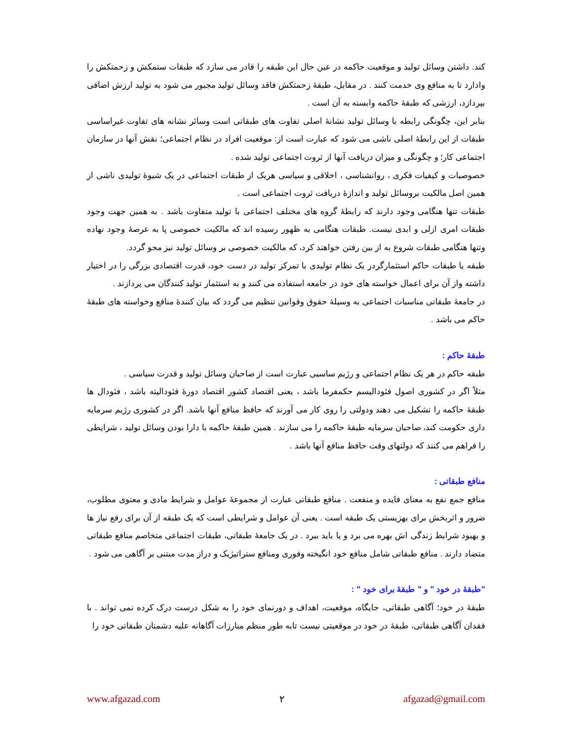کند. داشتن وسائل تولید و موقعیت حاکمه در عین حال این طبقه را قادر می سازد که طبقات ستمکش و زحمتکش را وادارد تا به منافع وی خدمت کنند . در مقابل، طبقهٔ زحمتکش فاقد وسائل تولید مجبور می شود به تولید ارزش اضافی بپردازد، ارزشی که طبقهٔ حاکمه وابسته به آن است .
بنابر این، چگونگی رابطه با وسائل تولید نشانهٔ اصلی تفاوت های طبقاتی است وسائر نشانه های تفاوت غیراساسی طبقات از این رابطهٔ اصلی ناشی می شود که عبارت است از: موقعیت افراد در نظام اجتماعی؛ نقش آنها در سازمان اجتماعی کار؛ و چگونگی و میزان دریافت آنها از ثروت اجتماعی تولید شده .
خصوصیات و کیفیات فکری ، روانشناسی ، اخلاقی و سیاسی هریک از طبقات اجتماعی در یک شیوهٔ تولیدی ناشی از همین اصل مالکیت بروسائل تولید و اندازهٔ دریافت ثروت اجتماعی است .
طبقات تنها هنگامی وجود دارند که رابطهٔ گروه های مختلف اجتماعی با تولید متفاوت باشد . به همین جهت وجود طبقات امری ازلی و ابدی نیست. طبقات هنگامی به ظهور رسیده اند که مالکیت خصوصی پا به عرصهٔ وجود نهاده وتنها هنگامی طبقات شروع به از بین رفتن خواهند کرد، که مالکیت خصوصی بر وسائل تولید نیز محو گردد.
طبقه یا طبقات حاکم استثمارگردر یک نظام تولیدی با تمرکز تولید در دست خود، قدرت اقتصادی بزرگی را در اختیار داشته واز آن برای اعمال خواسته های خود در جامعه استفاده می کنند و به استثمار تولید کنندگان می پردازند .
در جامعهٔ طبقاتی مناسبات اجتماعی به وسیلهٔ حقوق وقوانین تنظیم می گردد که بیان کنندهٔ منافع وخواسته های طبقهٔ حاکم می باشد .
طبقهٔ حاکم :
طبقه حاکم در هر یک نظام اجتماعی و رژیم ساسیی عبارت است از صاحبان وسائل تولید و قدرت سیاسی .
مثلاً اگر در کشوری اصول فئوداليسم حکمفرما باشد ، یعنی اقتصاد کشور اقتصاد دورهٔ فئوداليته باشد ، فئودال ها طبقهٔ حاکمه را تشکیل می دهند ودولتی را روی کار می آورند که حافظ منافع آنها باشد. اگر در کشوری رژیم سرمایه داری حکومت کند، صاحبان سرمایه طبقهٔ حاکمه را می سازند . همین طبقهٔ حاکمه با دارا بودن وسائل تولید ، شرایطی را فراهم می کنند که دولتهای وقت حافظ منافع آنها باشد .
منافع طبقاتی :
منافع جمع نفع به معنای فایده و منفعت . منافع طبقاتی عبارت از مجموعهٔ عوامل و شرایط مادی و معنوی مطلوب، ضرور و اثربخش برای بهزیستی یک طبقه است . یعنی آن عوامل و شرایطی است که یک طبقه از آن برای رفع نیاز ها و بهبود شرایط زندگی اش بهره می برد و یا باید ببرد . در یک جامعهٔ طبقاتی، طبقات اجتماعی متخاصم منافع طبقاتی متضاد دارند . منافع طبقاتی شامل منافع خود انگیخته وفوری ومنافع ستراتیژیک و دراز مدت مبتنی بر آگاهی می شود .
"طبقهٔ در خود " و " طبقهٔ برای خود " :
طبقهٔ در خود؛ آگاهی طبقاتی، جایگاه، موقعیت، اهداف و دورنمای خود را به شکل درست درک کرده نمی تواند . با فقدان آگاهی طبقاتی، طبقهٔ در خود در موقعیتی نیست تابه طور منظم مبارزات آگاهانه علیه دشمنان طبقاتی خود را
www.afgazad.com ۲ afgazad@gmail.com